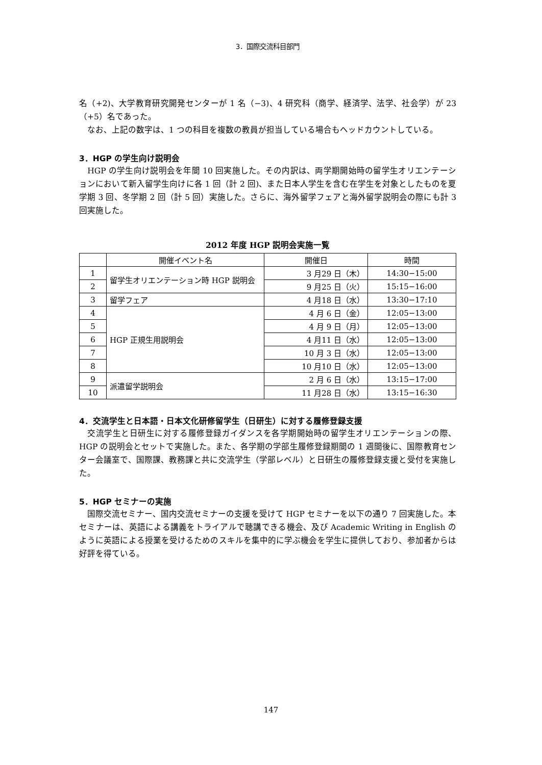3．国際交流科目部門
名（+2)、大学教育研究開発センターが 1 名（−3)、4 研究科（商学、経済学、法学、社会学）が 23（+5）名であった。
　なお、上記の数字は、1 つの科目を複数の教員が担当している場合もヘッドカウントしている。
3．HGP の学生向け説明会
　HGP の学生向け説明会を年間 10 回実施した。その内訳は、両学期開始時の留学生オリエンテーションにおいて新入留学生向けに各 1 回（計 2 回)、また日本人学生を含む在学生を対象としたものを夏学期 3 回、冬学期 2 回（計 5 回）実施した。さらに、海外留学フェアと海外留学説明会の際にも計 3 回実施した。
2012 年度 HGP 説明会実施一覧
| | 開催イベント名 | 開催日 | 時間 |
| --- | --- | --- | --- |
| 1 | 留学生オリエンテーション時 HGP 説明会 | 3 月29 日（木） | 14:30−15:00 |
| 2 | | 9 月25 日（火） | 15:15−16:00 |
| 3 | 留学フェア | 4 月18 日（水） | 13:30−17:10 |
| 4 | HGP 正規生用説明会 | 4 月 6 日（金） | 12:05−13:00 |
| 5 | | 4 月 9 日（月） | 12:05−13:00 |
| 6 | | 4 月11 日（水） | 12:05−13:00 |
| 7 | | 10 月 3 日（水） | 12:05−13:00 |
| 8 | | 10 月10 日（水） | 12:05−13:00 |
| 9 | 派遣留学説明会 | 2 月 6 日（水） | 13:15−17:00 |
| 10 | | 11 月28 日（水） | 13:15−16:30 |
4．交流学生と日本語・日本文化研修留学生（日研生）に対する履修登録支援
　交流学生と日研生に対する履修登録ガイダンスを各学期開始時の留学生オリエンテーションの際、HGP の説明会とセットで実施した。また、各学期の学部生履修登録期間の 1 週間後に、国際教育センター会議室で、国際課、教務課と共に交流学生（学部レベル）と日研生の履修登録支援と受付を実施した。
5．HGP セミナーの実施
　国際交流セミナー、国内交流セミナーの支援を受けて HGP セミナーを以下の通り 7 回実施した。本セミナーは、英語による講義をトライアルで聴講できる機会、及び Academic Writing in English のように英語による授業を受けるためのスキルを集中的に学ぶ機会を学生に提供しており、参加者からは好評を得ている。
147